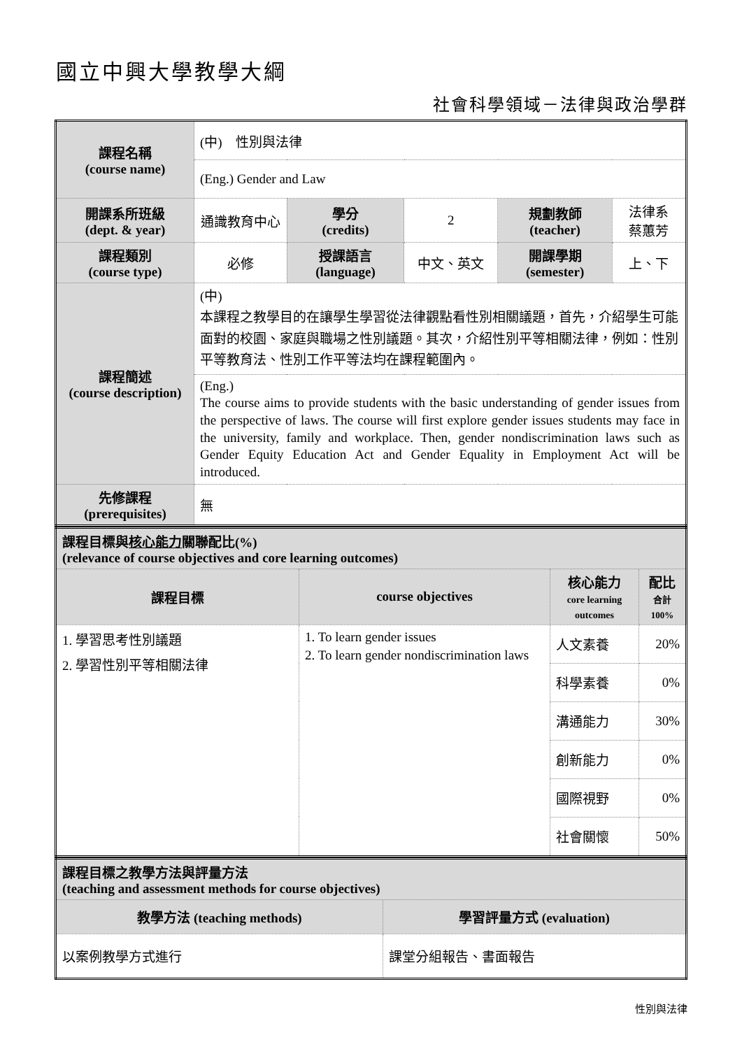國立中興大學教學大綱
社會科學領域－法律與政治學群
| 課程名稱 (course name) | (中) 性別與法律 | | | | |
| | (Eng.) Gender and Law | | | | |
| 開課系所班級 (dept. & year) | 通識教育中心 | 學分 (credits) | 2 | 規劃教師 (teacher) | 法律系 蔡蕙芳 |
| 課程類別 (course type) | 必修 | 授課語言 (language) | 中文、英文 | 開課學期 (semester) | 上、下 |
| 課程簡述 (course description) | (中) 本課程之教學目的在讓學生學習從法律觀點看性別相關議題，首先，介紹學生可能面對的校園、家庭與職場之性別議題。其次，介紹性別平等相關法律，例如：性別平等教育法、性別工作平等法均在課程範圍內。 | | | | |
| | (Eng.) The course aims to provide students with the basic understanding of gender issues from the perspective of laws. The course will first explore gender issues students may face in the university, family and workplace. Then, gender nondiscrimination laws such as Gender Equity Education Act and Gender Equality in Employment Act will be introduced. | | | | |
| 先修課程 (prerequisites) | 無 | | | | |
| 課程目標與 核心能力 關聯配比(%) (relevance of course objectives and core learning outcomes) | | | |
| 課程目標 | course objectives | 核心能力 core learning outcomes | 配比 合計 100% |
| 1. 學習思考性別議題 2. 學習性別平等相關法律 | 1. To learn gender issues 2. To learn gender nondiscrimination laws | 人文素養 | 20% |
| | | 科學素養 | 0% |
| | | 溝通能力 | 30% |
| | | 創新能力 | 0% |
| | | 國際視野 | 0% |
| | | 社會關懷 | 50% |
| 課程目標之教學方法與評量方法 (teaching and assessment methods for course objectives) | |
| 教學方法 (teaching methods) | 學習評量方式 (evaluation) |
| 以案例教學方式進行 | 課堂分組報告、書面報告 |
性別與法律